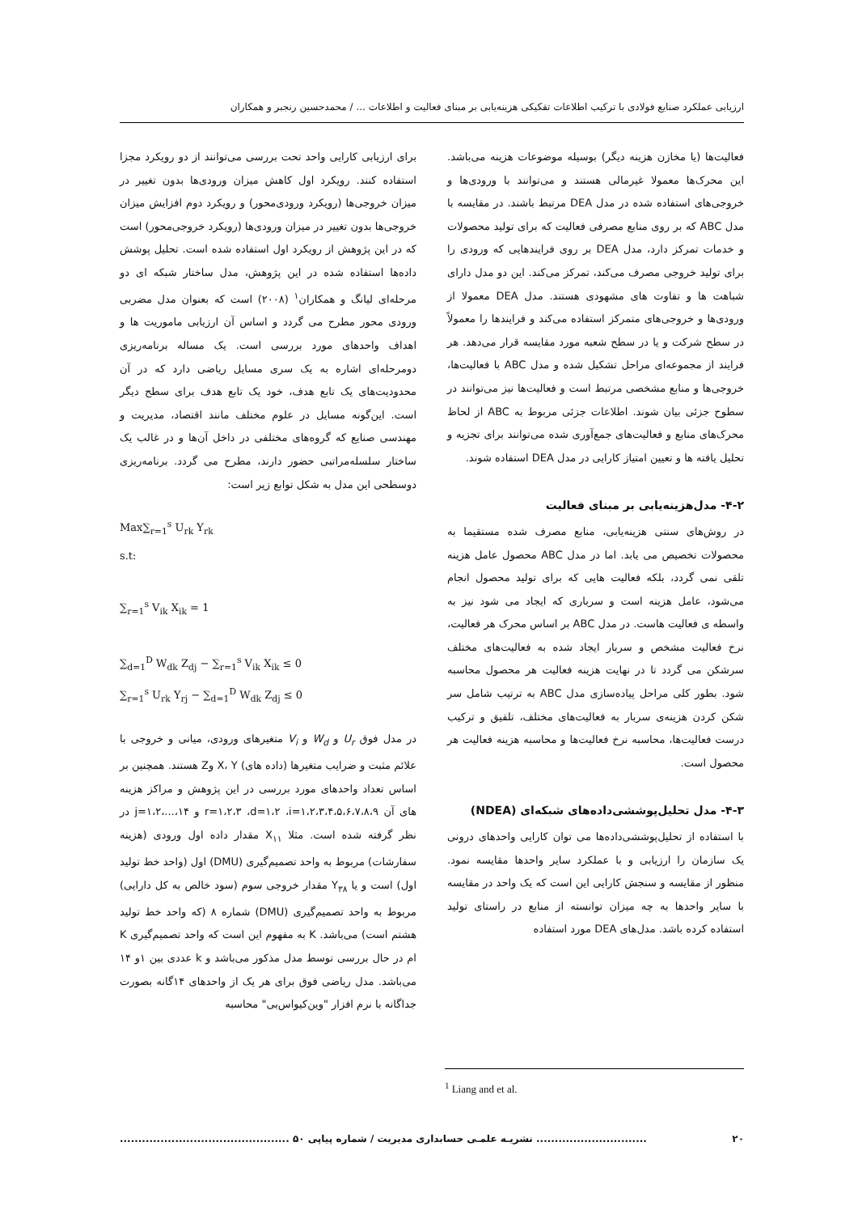ارزیابی عملکرد صنایع فولادی با ترکیب اطلاعات تفکیکی هزینه‌یابی بر مبنای فعالیت و اطلاعات ... / محمدحسین رنجبر و همکاران
فعالیت‌ها (یا مخازن هزینه دیگر) بوسیله موضوعات هزینه می‌باشد. این محرک‌ها معمولا غیرمالی هستند و می‌توانند با ورودی‌ها و خروجی‌های استفاده شده در مدل DEA مرتبط باشند. در مقایسه با مدل ABC که بر روی منابع مصرفی فعالیت که برای تولید محصولات و خدمات تمرکز دارد، مدل DEA بر روی فرایندهایی که ورودی را برای تولید خروجی مصرف می‌کند، تمرکز می‌کند. این دو مدل دارای شباهت ها و تفاوت های مشهودی هستند. مدل DEA معمولا از ورودی‌ها و خروجی‌های متمرکز استفاده می‌کند و فرایندها را معمولاً در سطح شرکت و یا در سطح شعبه مورد مقایسه قرار می‌دهد. هر فرایند از مجموعه‌ای مراحل تشکیل شده و مدل ABC با فعالیت‌ها، خروجی‌ها و منابع مشخصی مرتبط است و فعالیت‌ها نیز می‌توانند در سطوح جزئی بیان شوند. اطلاعات جزئی مربوط به ABC از لحاظ محرک‌های منابع و فعالیت‌های جمع‌آوری شده می‌توانند برای تجزیه و تحلیل یافته ها و تعیین امتیاز کارایی در مدل DEA استفاده شوند.
۴-۲- مدل‌هزینه‌یابی بر مبنای فعالیت
در روش‌های سنتی هزینه‌یابی، منابع مصرف شده مستقیما به محصولات تخصیص می یابد. اما در مدل ABC محصول عامل هزینه تلقی نمی گردد، بلکه فعالیت هایی که برای تولید محصول انجام می‌شود، عامل هزینه است و سرباری که ایجاد می شود نیز به واسطه ی فعالیت هاست. در مدل ABC بر اساس محرک هر فعالیت، نرخ فعالیت مشخص و سربار ایجاد شده به فعالیت‌های مختلف سرشکن می گردد تا در نهایت هزینه فعالیت هر محصول محاسبه شود. بطور کلی مراحل پیاده‌سازی مدل ABC به ترتیب شامل سر شکن کردن هزینه‌ی سربار به فعالیت‌های مختلف، تلفیق و ترکیب درست فعالیت‌ها، محاسبه نرخ فعالیت‌ها و محاسبه هزینه فعالیت هر محصول است.
۴-۳- مدل تحلیل‌پوششی‌داده‌های شبکه‌ای (NDEA)
با استفاده از تحلیل‌پوششی‌داده‌ها می توان کارایی واحدهای درونی یک سازمان را ارزیابی و با عملکرد سایر واحدها مقایسه نمود. منظور از مقایسه و سنجش کارایی این است که یک واحد در مقایسه با سایر واحدها به چه میزان توانسته از منابع در راستای تولید استفاده کرده باشد. مدل‌های DEA مورد استفاده
برای ارزیابی کارایی واحد تحت بررسی می‌توانند از دو رویکرد مجزا استفاده کنند. رویکرد اول کاهش میزان ورودی‌ها بدون تغییر در میزان خروجی‌ها (رویکرد ورودی‌محور) و رویکرد دوم افزایش میزان خروجی‌ها بدون تغییر در میزان ورودی‌ها (رویکرد خروجی‌محور) است که در این پژوهش از رویکرد اول استفاده شده است. تحلیل پوشش داده‌ها استفاده شده در این پژوهش، مدل ساختار شبکه ای دو مرحله‌ای لیانگ و همکاران<sup>۱</sup> (۲۰۰۸) است که بعنوان مدل مضربی ورودی محور مطرح می گردد و اساس آن ارزیابی ماموریت ها و اهداف واحدهای مورد بررسی است. یک مساله برنامه‌ریزی دومرحله‌ای اشاره به یک سری مسایل ریاضی دارد که در آن محدودیت‌های یک تابع هدف، خود یک تابع هدف برای سطح دیگر است. این‌گونه مسایل در علوم مختلف مانند اقتصاد، مدیریت و مهندسی صنایع که گروه‌های مختلفی در داخل آن‌ها و در غالب یک ساختار سلسله‌مراتبی حضور دارند، مطرح می گردد. برنامه‌ریزی دوسطحی این مدل به شکل توابع زیر است:
Max∑<sub>r=1</sub><sup>s</sup> U<sub>rk</sub> Y<sub>rk</sub>
s.t:
∑<sub>r=1</sub><sup>s</sup> V<sub>ik</sub> X<sub>ik</sub> = 1
∑<sub>d=1</sub><sup>D</sup> W<sub>dk</sub> Z<sub>dj</sub> − ∑<sub>r=1</sub><sup>s</sup> V<sub>ik</sub> X<sub>ik</sub> ≤ 0
∑<sub>r=1</sub><sup>s</sup> U<sub>rk</sub> Y<sub>rj</sub> − ∑<sub>d=1</sub><sup>D</sup> W<sub>dk</sub> Z<sub>dj</sub> ≤ 0
در مدل فوق U<sub>r</sub> و W<sub>d</sub> و V<sub>i</sub> متغیرهای ورودی، میانی و خروجی با علائم مثبت و ضرایب متغیرها (داده های) X، Y وZ هستند. همچنین بر اساس تعداد واحدهای مورد بررسی در این پژوهش و مراکز هزینه های آن r=۱،۲،۳ ،d=۱،۲ ،i=۱،۲،۳،۴،۵،۶،۷،۸،۹ و j=۱،۲،...،۱۴ در نظر گرفته شده است. مثلا X<sub>۱۱</sub> مقدار داده اول ورودی (هزینه سفارشات) مربوط به واحد تصمیم‌گیری (DMU) اول (واحد خط تولید اول) است و یا Y<sub>۳۸</sub> مقدار خروجی سوم (سود خالص به کل دارایی) مربوط به واحد تصمیم‌گیری (DMU) شماره ۸ (که واحد خط تولید هشتم است) می‌باشد. K به مفهوم این است که واحد تصمیم‌گیری K ام در حال بررسی توسط مدل مذکور می‌باشد و k عددی بین ۱و ۱۴ می‌باشد. مدل ریاضی فوق برای هر یک از واحدهای ۱۴گانه بصورت جداگانه با نرم افزار "وین‌کیواس‌بی" محاسبه
<sup>1</sup> Liang and et al.
۲۰.............................. نشریـه علمـی حسابداری مدیریت / شماره پیاپی ۵۰ ..............................................